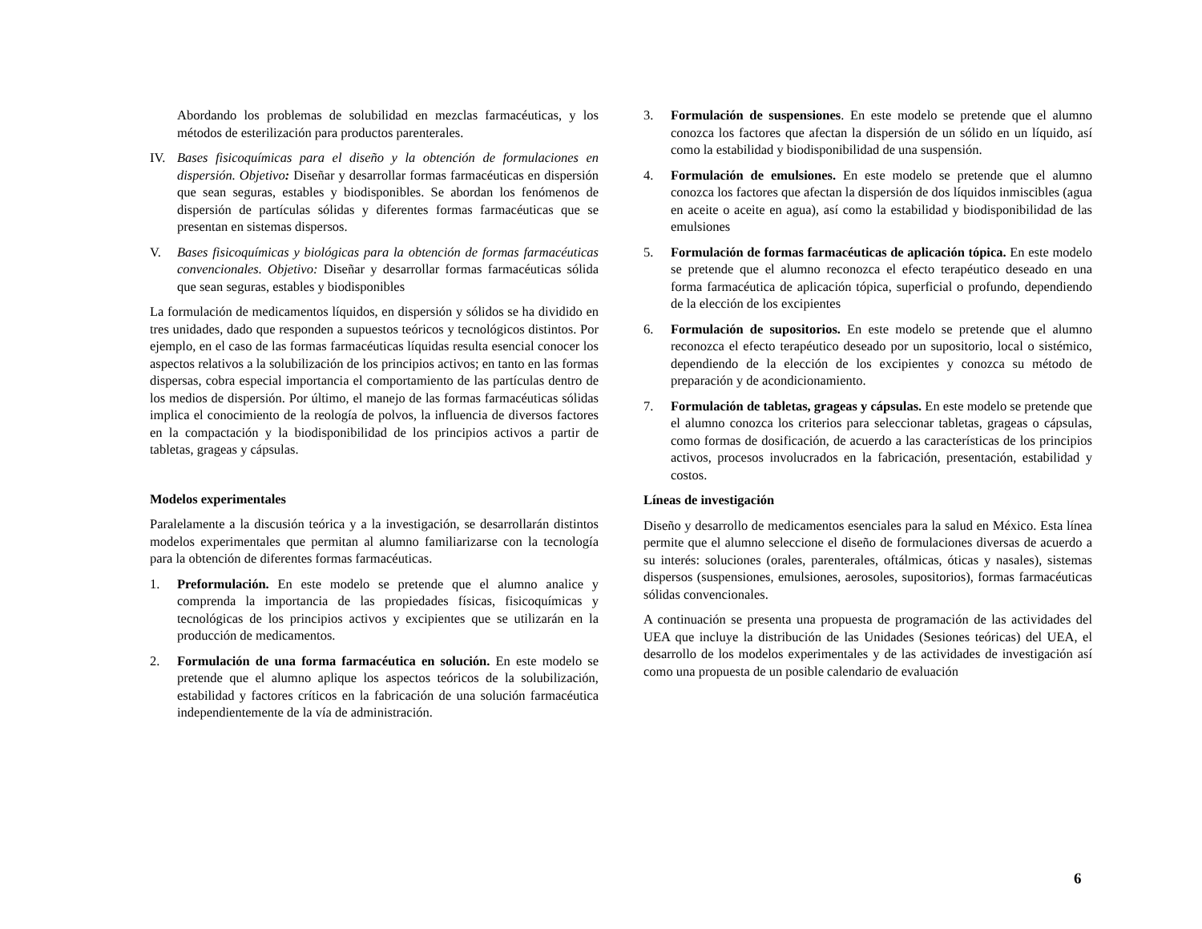Abordando los problemas de solubilidad en mezclas farmacéuticas, y los métodos de esterilización para productos parenterales.
IV. Bases fisicoquímicas para el diseño y la obtención de formulaciones en dispersión. Objetivo: Diseñar y desarrollar formas farmacéuticas en dispersión que sean seguras, estables y biodisponibles. Se abordan los fenómenos de dispersión de partículas sólidas y diferentes formas farmacéuticas que se presentan en sistemas dispersos.
V. Bases fisicoquímicas y biológicas para la obtención de formas farmacéuticas convencionales. Objetivo: Diseñar y desarrollar formas farmacéuticas sólida que sean seguras, estables y biodisponibles
La formulación de medicamentos líquidos, en dispersión y sólidos se ha dividido en tres unidades, dado que responden a supuestos teóricos y tecnológicos distintos. Por ejemplo, en el caso de las formas farmacéuticas líquidas resulta esencial conocer los aspectos relativos a la solubilización de los principios activos; en tanto en las formas dispersas, cobra especial importancia el comportamiento de las partículas dentro de los medios de dispersión. Por último, el manejo de las formas farmacéuticas sólidas implica el conocimiento de la reología de polvos, la influencia de diversos factores en la compactación y la biodisponibilidad de los principios activos a partir de tabletas, grageas y cápsulas.
Modelos experimentales
Paralelamente a la discusión teórica y a la investigación, se desarrollarán distintos modelos experimentales que permitan al alumno familiarizarse con la tecnología para la obtención de diferentes formas farmacéuticas.
1. Preformulación. En este modelo se pretende que el alumno analice y comprenda la importancia de las propiedades físicas, fisicoquímicas y tecnológicas de los principios activos y excipientes que se utilizarán en la producción de medicamentos.
2. Formulación de una forma farmacéutica en solución. En este modelo se pretende que el alumno aplique los aspectos teóricos de la solubilización, estabilidad y factores críticos en la fabricación de una solución farmacéutica independientemente de la vía de administración.
3. Formulación de suspensiones. En este modelo se pretende que el alumno conozca los factores que afectan la dispersión de un sólido en un líquido, así como la estabilidad y biodisponibilidad de una suspensión.
4. Formulación de emulsiones. En este modelo se pretende que el alumno conozca los factores que afectan la dispersión de dos líquidos inmiscibles (agua en aceite o aceite en agua), así como la estabilidad y biodisponibilidad de las emulsiones
5. Formulación de formas farmacéuticas de aplicación tópica. En este modelo se pretende que el alumno reconozca el efecto terapéutico deseado en una forma farmacéutica de aplicación tópica, superficial o profundo, dependiendo de la elección de los excipientes
6. Formulación de supositorios. En este modelo se pretende que el alumno reconozca el efecto terapéutico deseado por un supositorio, local o sistémico, dependiendo de la elección de los excipientes y conozca su método de preparación y de acondicionamiento.
7. Formulación de tabletas, grageas y cápsulas. En este modelo se pretende que el alumno conozca los criterios para seleccionar tabletas, grageas o cápsulas, como formas de dosificación, de acuerdo a las características de los principios activos, procesos involucrados en la fabricación, presentación, estabilidad y costos.
Líneas de investigación
Diseño y desarrollo de medicamentos esenciales para la salud en México. Esta línea permite que el alumno seleccione el diseño de formulaciones diversas de acuerdo a su interés: soluciones (orales, parenterales, oftálmicas, óticas y nasales), sistemas dispersos (suspensiones, emulsiones, aerosoles, supositorios), formas farmacéuticas sólidas convencionales.
A continuación se presenta una propuesta de programación de las actividades del UEA que incluye la distribución de las Unidades (Sesiones teóricas) del UEA, el desarrollo de los modelos experimentales y de las actividades de investigación así como una propuesta de un posible calendario de evaluación
6